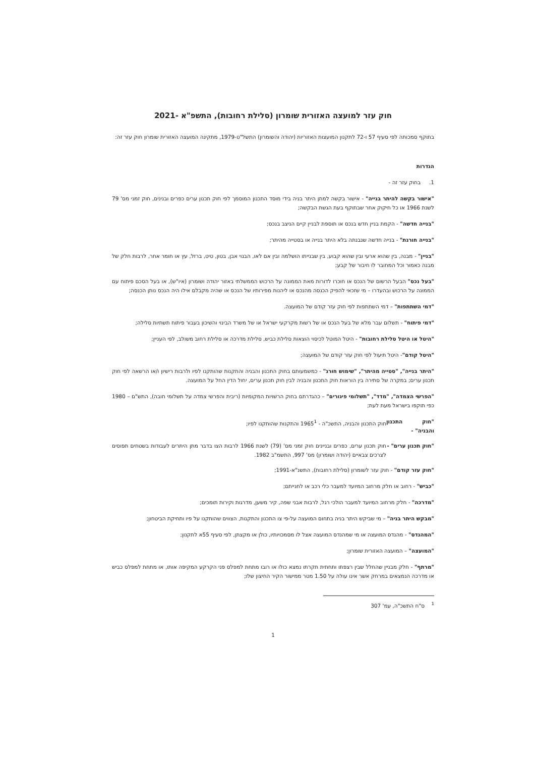חוק עזר למועצה האזורית שומרון (סלילת רחובות), התשפ"א -2021
בתוקף סמכותה לפי סעיף 57 ו-72 לתקנון המועצות האזוריות (יהודה והשומרון) התשל"ט-1979, מתקינה המועצה האזורית שומרון חוק עזר זה:
הגדרות
1. בחוק עזר זה -
"אישור בקשה להיתר בנייה" - אישור בקשה למתן היתר בניה בידי מוסד התכנון המוסמך לפי חוק תכנון ערים כפרים ובנינים, חוק זמני מס' 79 לשנת 1966 או כל חיקוק אחר שבתוקף בעת הגשת הבקשה;
"בנייה חדשה" - הקמת בניין חדש בנכס או תוספת לבניין קיים הניצב בנכס;
"בנייה חורגת" - בנייה חדשה שנבנתה בלא היתר בנייה או בסטייה מהיתר;
"בניין" - מבנה, בין שהוא ארעי ובין שהוא קבוע, בין שבנייתו הושלמה ובין אם לאו, הבנוי אבן, בטון, טיט, ברזל, עץ או חומר אחר, לרבות חלק של מבנה כאמור וכל המחובר לו חיבור של קבע;
"בעל נכס" הבעל הרשום של הנכס או חוכרו לדורות מאת הממונה על הרכוש הממשלתי באזור יהודה ושומרון (איו"ש), או בעל הסכם פיתוח עם הממונה על הרכוש ובהעדרו – מי שזכאי להפיק הכנסה מהנכס או ליהנות מפירותיו של הנכס או שהיה מקבלם אילו היה הנכס נותן הכנסה;
"דמי השתתפות" – דמי השתתפות לפי חוק עזר קודם של המועצה.
"דמי פיתוח" - תשלום עבר מלא של בעל הנכס או של רשות מקרקעי ישראל או של משרד הבינוי והשיכון בעבור פיתוח תשתיות סלילה;
"היטל או היטל סלילת רחובות" - היטל המוטל לכיסוי הוצאות סלילת כביש, סלילת מדרכה או סלילת רחוב משולב, לפי העניין;
"היטל קודם"- היטל תיעול לפי חוק עזר קודם של המועצה;
"היתר בנייה", "סטייה מהיתר", "שימוש חורג" - כמשמעותם בחוק התכנון והבניה והתקנות שהותקנו לפיו ולרבות רישיון ו/או הרשאה לפי חוק תכנון ערים; במקרה של סתירה בין הוראות חוק התכנון והבניה לבין חוק תכנון ערים, יחול הדין החל על המועצה.
"הפרשי הצמדה", "מדד", "תשלומי פיגורים" – כהגדרתם בחוק הרשויות המקומיות (ריבית והפרשי צמדה על תשלומי חובה), התש"ם – 1980 כפי תוקפו בישראל מעת לעת;
"חוק התכנון והבניה" -
חוק התכנון והבניה, התשכ"ה - 1965<sup>1</sup> והתקנות שהותקנו לפיו;
"חוק תכנון ערים" -
חוק תכנון ערים, כפרים ובניינים חוק זמני מס' (79) לשנת 1966 לרבות הצו בדבר מתן היתרים לעבודות בשטחים תפוסים לצרכים צבאיים (יהודה ושומרון) מס' 997, התשמ"ב 1982.
"חוק עזר קודם" - חוק עזר לשומרון (סלילת רחובות), התשנ"א-1991;
"כביש" - רחוב או חלק מרחוב המיועד למעבר כלי רכב או לחנייתם;
"מדרכה" - חלק מרחוב המיועד למעבר הולכי רגל, לרבות אבני שפה, קיר משען, מדרגות וקירות תומכים;
"מבקש היתר בניה" – מי שביקש היתר בניה בתחום המועצה על-פי צו התכנון והתקנות, הצווים שהותקנו על פיו ותחיקת הביטחון;
"המהנדס" - מהנדס המועצה או מי שמהנדס המועצה אצל לו מסמכויותיו, כולן או מקצתן, לפי סעיף 55א לתקנון;
"המועצה" – המועצה האזורית שומרון;
"מרתף" - חלק מבניין שהחלל שבין רצפתו ותחתית תקרתו נמצא כולו או רובו מתחת למפלס פני הקרקע המקיפה אותו, או מתחת למפלס כביש או מדרכה הנמצאים במרחק אשר אינו עולה על 1.50 מטר ממישור הקיר החיצון שלו;
<sup>1</sup> ס"ח התשכ"ה, עמ' 307
1